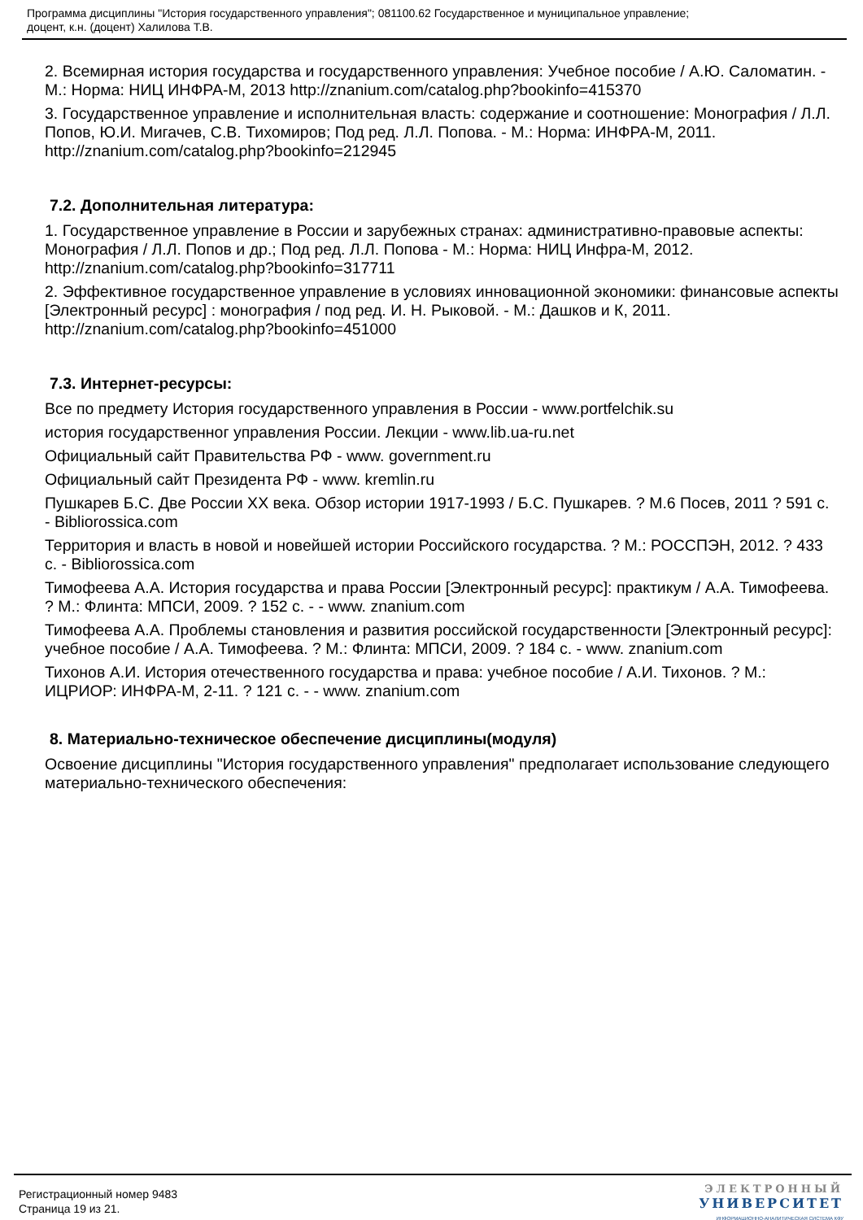Программа дисциплины "История государственного управления"; 081100.62 Государственное и муниципальное управление;
доцент, к.н. (доцент) Халилова Т.В.
2. Всемирная история государства и государственного управления: Учебное пособие / А.Ю. Саломатин. - М.: Норма: НИЦ ИНФРА-М, 2013 http://znanium.com/catalog.php?bookinfo=415370
3. Государственное управление и исполнительная власть: содержание и соотношение: Монография / Л.Л. Попов, Ю.И. Мигачев, С.В. Тихомиров; Под ред. Л.Л. Попова. - М.: Норма: ИНФРА-М, 2011. http://znanium.com/catalog.php?bookinfo=212945
7.2. Дополнительная литература:
1. Государственное управление в России и зарубежных странах: административно-правовые аспекты: Монография / Л.Л. Попов и др.; Под ред. Л.Л. Попова - М.: Норма: НИЦ Инфра-М, 2012. http://znanium.com/catalog.php?bookinfo=317711
2. Эффективное государственное управление в условиях инновационной экономики: финансовые аспекты [Электронный ресурс] : монография / под ред. И. Н. Рыковой. - М.: Дашков и К, 2011. http://znanium.com/catalog.php?bookinfo=451000
7.3. Интернет-ресурсы:
Все по предмету История государственного управления в России - www.portfelchik.su
история государственног управления России. Лекции - www.lib.ua-ru.net
Официальный сайт Правительства РФ - www. government.ru
Официальный сайт Президента РФ - www. kremlin.ru
Пушкарев Б.С. Две России XX века. Обзор истории 1917-1993 / Б.С. Пушкарев. ? М.6 Посев, 2011 ? 591 с. - Bibliorossica.com
Территория и власть в новой и новейшей истории Российского государства. ? М.: РОССПЭН, 2012. ? 433 с. - Bibliorossica.com
Тимофеева А.А. История государства и права России [Электронный ресурс]: практикум / А.А. Тимофеева. ? М.: Флинта: МПСИ, 2009. ? 152 с. - - www. znanium.com
Тимофеева А.А. Проблемы становления и развития российской государственности [Электронный ресурс]: учебное пособие / А.А. Тимофеева. ? М.: Флинта: МПСИ, 2009. ? 184 с. - www. znanium.com
Тихонов А.И. История отечественного государства и права: учебное пособие / А.И. Тихонов. ? М.: ИЦРИОР: ИНФРА-М, 2-11. ? 121 с. - - www. znanium.com
8. Материально-техническое обеспечение дисциплины(модуля)
Освоение дисциплины "История государственного управления" предполагает использование следующего материально-технического обеспечения:
Регистрационный номер 9483
Страница 19 из 21.
ЭЛЕКТРОННЫЙ
УНИВЕРСИТЕТ
ИНФОРМАЦИОННО-АНАЛИТИЧЕСКАЯ СИСТЕМА КФУ